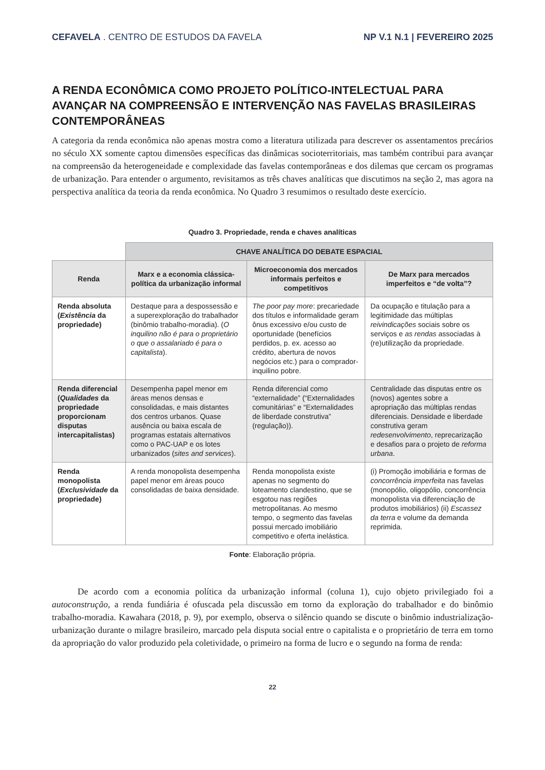CEFAVELA . CENTRO DE ESTUDOS DA FAVELA NP V.1 N.1 | FEVEREIRO 2025
A RENDA ECONÔMICA COMO PROJETO POLÍTICO-INTELECTUAL PARA AVANÇAR NA COMPREENSÃO E INTERVENÇÃO NAS FAVELAS BRASILEIRAS CONTEMPORÂNEAS
A categoria da renda econômica não apenas mostra como a literatura utilizada para descrever os assentamentos precários no século XX somente captou dimensões específicas das dinâmicas socioterritoriais, mas também contribui para avançar na compreensão da heterogeneidade e complexidade das favelas contemporâneas e dos dilemas que cercam os programas de urbanização. Para entender o argumento, revisitamos as três chaves analíticas que discutimos na seção 2, mas agora na perspectiva analítica da teoria da renda econômica. No Quadro 3 resumimos o resultado deste exercício.
Quadro 3. Propriedade, renda e chaves analíticas
| | CHAVE ANALÍTICA DO DEBATE ESPACIAL | | |
| Renda | Marx e a economia clássica-política da urbanização informal | Microeconomia dos mercados informais perfeitos e competitivos | De Marx para mercados imperfeitos e “de volta”? |
| Renda absoluta ( Existência da propriedade) | Destaque para a despossessão e a superexploração do trabalhador (binômio trabalho-moradia). ( O inquilino não é para o proprietário o que o assalariado é para o capitalista ). | The poor pay more : precariedade dos títulos e informalidade geram ônus excessivo e/ou custo de oportunidade (benefícios perdidos, p. ex. acesso ao crédito, abertura de novos negócios etc.) para o comprador-inquilino pobre. | Da ocupação e titulação para a legitimidade das múltiplas reivindicações sociais sobre os serviços e as rendas associadas à (re)utilização da propriedade. |
| Renda diferencial ( Qualidades da propriedade proporcionam disputas intercapitalistas) | Desempenha papel menor em áreas menos densas e consolidadas, e mais distantes dos centros urbanos. Quase ausência ou baixa escala de programas estatais alternativos como o PAC-UAP e os lotes urbanizados ( sites and services ). | Renda diferencial como “externalidade” (“Externalidades comunitárias” e “Externalidades de liberdade construtiva” (regulação)). | Centralidade das disputas entre os (novos) agentes sobre a apropriação das múltiplas rendas diferenciais. Densidade e liberdade construtiva geram redesenvolvimento , reprecarização e desafios para o projeto de reforma urbana . |
| Renda monopolista ( Exclusividade da propriedade) | A renda monopolista desempenha papel menor em áreas pouco consolidadas de baixa densidade. | Renda monopolista existe apenas no segmento do loteamento clandestino, que se esgotou nas regiões metropolitanas. Ao mesmo tempo, o segmento das favelas possui mercado imobiliário competitivo e oferta inelástica. | (i) Promoção imobiliária e formas de concorrência imperfeita nas favelas (monopólio, oligopólio, concorrência monopolista via diferenciação de produtos imobiliários) (ii) Escassez da terra e volume da demanda reprimida. |
Fonte: Elaboração própria.
De acordo com a economia política da urbanização informal (coluna 1), cujo objeto privilegiado foi a autoconstrução, a renda fundiária é ofuscada pela discussão em torno da exploração do trabalhador e do binômio trabalho-moradia. Kawahara (2018, p. 9), por exemplo, observa o silêncio quando se discute o binômio industrialização-urbanização durante o milagre brasileiro, marcado pela disputa social entre o capitalista e o proprietário de terra em torno da apropriação do valor produzido pela coletividade, o primeiro na forma de lucro e o segundo na forma de renda:
22